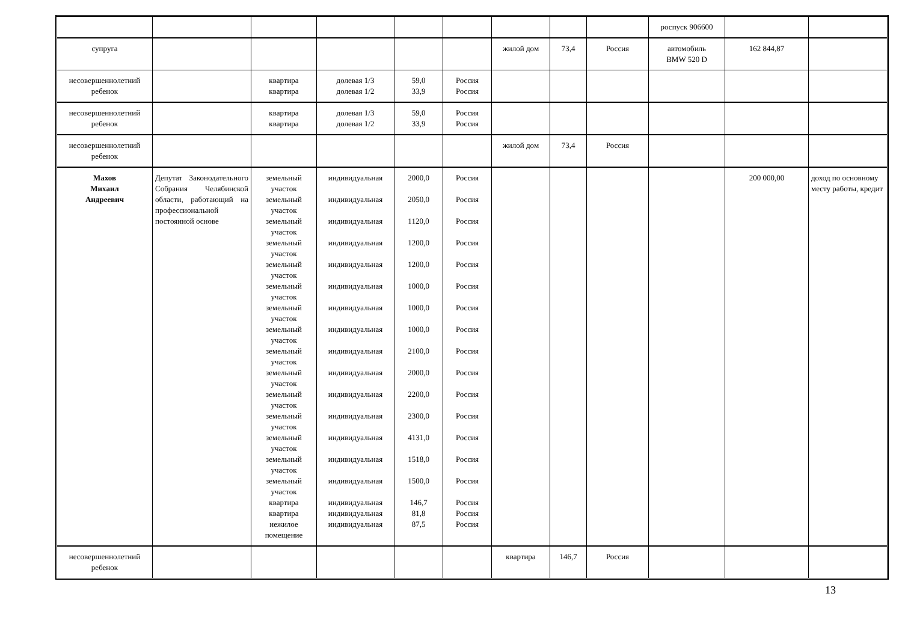| | | | | | | | | | роспуск 906600 | | |
| супруга | | | | | | жилой дом | 73,4 | Россия | автомобиль BMW 520 D | 162 844,87 | |
| несовершеннолетний ребенок | | квартира квартира | долевая 1/3 долевая 1/2 | 59,0 33,9 | Россия Россия | | | | | | |
| несовершеннолетний ребенок | | квартира квартира | долевая 1/3 долевая 1/2 | 59,0 33,9 | Россия Россия | | | | | | |
| несовершеннолетний ребенок | | | | | | жилой дом | 73,4 | Россия | | | |
| Махов Михаил Андреевич | Депутат Законодательного Собрания Челябинской области, работающий на профессиональной постоянной основе | земельный участок земельный участок земельный участок земельный участок земельный участок земельный участок земельный участок земельный участок земельный участок земельный участок земельный участок земельный участок земельный участок земельный участок земельный участок квартира квартира нежилое помещение | индивидуальная индивидуальная индивидуальная индивидуальная индивидуальная индивидуальная индивидуальная индивидуальная индивидуальная индивидуальная индивидуальная индивидуальная индивидуальная индивидуальная индивидуальная индивидуальная индивидуальная индивидуальная | 2000,0 2050,0 1120,0 1200,0 1200,0 1000,0 1000,0 1000,0 2100,0 2000,0 2200,0 2300,0 4131,0 1518,0 1500,0 146,7 81,8 87,5 | Россия Россия Россия Россия Россия Россия Россия Россия Россия Россия Россия Россия Россия Россия Россия Россия Россия Россия | | | | | 200 000,00 | доход по основному месту работы, кредит |
| несовершеннолетний ребенок | | | | | | квартира | 146,7 | Россия | | | |
13